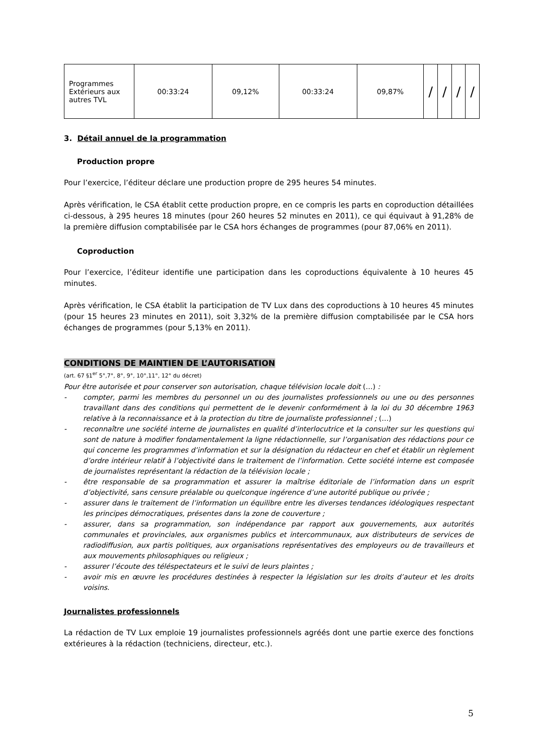| Programmes Extérieurs aux autres TVL | 00:33:24 | 09,12% | 00:33:24 | 09,87% | / | / | / | / |
3. Détail annuel de la programmation
Production propre
Pour l’exercice, l’éditeur déclare une production propre de 295 heures 54 minutes.
Après vérification, le CSA établit cette production propre, en ce compris les parts en coproduction détaillées ci-dessous, à 295 heures 18 minutes (pour 260 heures 52 minutes en 2011), ce qui équivaut à 91,28% de la première diffusion comptabilisée par le CSA hors échanges de programmes (pour 87,06% en 2011).
Coproduction
Pour l’exercice, l’éditeur identifie une participation dans les coproductions équivalente à 10 heures 45 minutes.
Après vérification, le CSA établit la participation de TV Lux dans des coproductions à 10 heures 45 minutes (pour 15 heures 23 minutes en 2011), soit 3,32% de la première diffusion comptabilisée par le CSA hors échanges de programmes (pour 5,13% en 2011).
CONDITIONS DE MAINTIEN DE L’AUTORISATION
(art. 67 §1<sup>er</sup> 5°,7°, 8°, 9°, 10°,11°, 12° du décret)
Pour être autorisée et pour conserver son autorisation, chaque télévision locale doit (…) :
- compter, parmi les membres du personnel un ou des journalistes professionnels ou une ou des personnes travaillant dans des conditions qui permettent de le devenir conformément à la loi du 30 décembre 1963 relative à la reconnaissance et à la protection du titre de journaliste professionnel ; (…)
- reconnaître une société interne de journalistes en qualité d’interlocutrice et la consulter sur les questions qui sont de nature à modifier fondamentalement la ligne rédactionnelle, sur l’organisation des rédactions pour ce qui concerne les programmes d’information et sur la désignation du rédacteur en chef et établir un règlement d’ordre intérieur relatif à l’objectivité dans le traitement de l’information. Cette société interne est composée de journalistes représentant la rédaction de la télévision locale ;
- être responsable de sa programmation et assurer la maîtrise éditoriale de l’information dans un esprit d’objectivité, sans censure préalable ou quelconque ingérence d’une autorité publique ou privée ;
- assurer dans le traitement de l’information un équilibre entre les diverses tendances idéologiques respectant les principes démocratiques, présentes dans la zone de couverture ;
- assurer, dans sa programmation, son indépendance par rapport aux gouvernements, aux autorités communales et provinciales, aux organismes publics et intercommunaux, aux distributeurs de services de radiodiffusion, aux partis politiques, aux organisations représentatives des employeurs ou de travailleurs et aux mouvements philosophiques ou religieux ;
- assurer l’écoute des téléspectateurs et le suivi de leurs plaintes ;
- avoir mis en œuvre les procédures destinées à respecter la législation sur les droits d’auteur et les droits voisins.
Journalistes professionnels
La rédaction de TV Lux emploie 19 journalistes professionnels agréés dont une partie exerce des fonctions extérieures à la rédaction (techniciens, directeur, etc.).
5